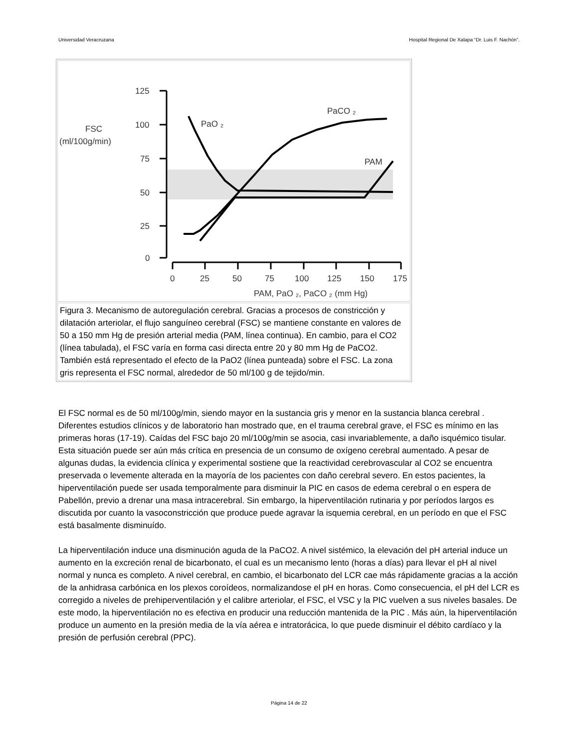Universidad Veracruzana Hospital Regional De Xalapa “Dr. Luis F. Nachón”.
125
100
75
50
25
0
0
25
50
75
100
125
150
175
FSC
(ml/100g/min)
PaO ₂
PaCO ₂
PAM
PAM, PaO ₂, PaCO ₂ (mm Hg)
Figura 3. Mecanismo de autoregulación cerebral. Gracias a procesos de constricción y dilatación arteriolar, el flujo sanguíneo cerebral (FSC) se mantiene constante en valores de 50 a 150 mm Hg de presión arterial media (PAM, línea continua). En cambio, para el CO2 (línea tabulada), el FSC varía en forma casi directa entre 20 y 80 mm Hg de PaCO2. También está representado el efecto de la PaO2 (línea punteada) sobre el FSC. La zona gris representa el FSC normal, alrededor de 50 ml/100 g de tejido/min.
El FSC normal es de 50 ml/100g/min, siendo mayor en la sustancia gris y menor en la sustancia blanca cerebral . Diferentes estudios clínicos y de laboratorio han mostrado que, en el trauma cerebral grave, el FSC es mínimo en las primeras horas (17-19). Caídas del FSC bajo 20 ml/100g/min se asocia, casi invariablemente, a daño isquémico tisular. Esta situación puede ser aún más crítica en presencia de un consumo de oxígeno cerebral aumentado. A pesar de algunas dudas, la evidencia clínica y experimental sostiene que la reactividad cerebrovascular al CO2 se encuentra preservada o levemente alterada en la mayoría de los pacientes con daño cerebral severo. En estos pacientes, la hiperventilación puede ser usada temporalmente para disminuir la PIC en casos de edema cerebral o en espera de Pabellón, previo a drenar una masa intracerebral. Sin embargo, la hiperventilación rutinaria y por períodos largos es discutida por cuanto la vasoconstricción que produce puede agravar la isquemia cerebral, en un período en que el FSC está basalmente disminuído.
La hiperventilación induce una disminución aguda de la PaCO2. A nivel sistémico, la elevación del pH arterial induce un aumento en la excreción renal de bicarbonato, el cual es un mecanismo lento (horas a días) para llevar el pH al nivel normal y nunca es completo. A nivel cerebral, en cambio, el bicarbonato del LCR cae más rápidamente gracias a la acción de la anhidrasa carbónica en los plexos coroídeos, normalizandose el pH en horas. Como consecuencia, el pH del LCR es corregido a niveles de prehiperventilación y el calibre arteriolar, el FSC, el VSC y la PIC vuelven a sus niveles basales. De este modo, la hiperventilación no es efectiva en producir una reducción mantenida de la PIC . Más aún, la hiperventilación produce un aumento en la presión media de la vía aérea e intratorácica, lo que puede disminuir el débito cardíaco y la presión de perfusión cerebral (PPC).
Página 14 de 22